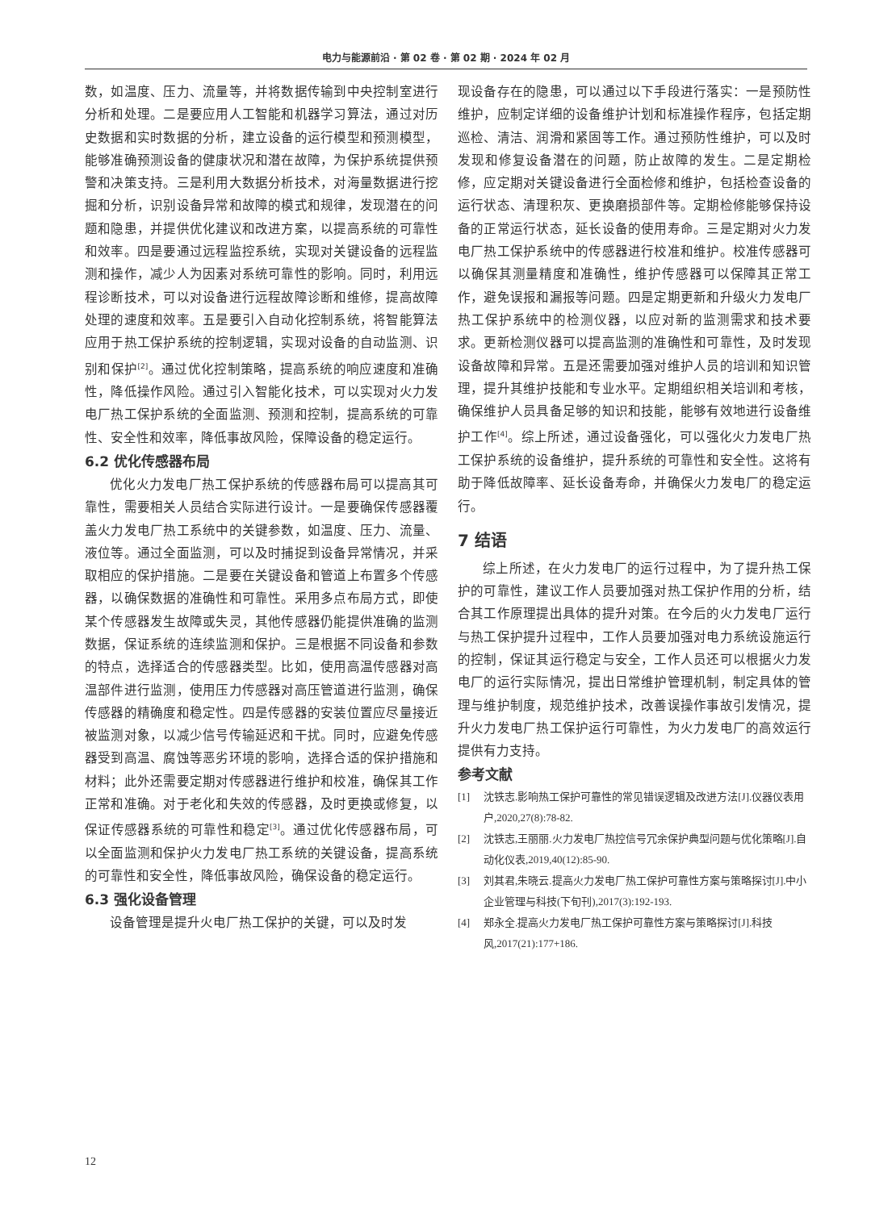电力与能源前沿 · 第 02 卷 · 第 02 期 · 2024 年 02 月
数，如温度、压力、流量等，并将数据传输到中央控制室进行分析和处理。二是要应用人工智能和机器学习算法，通过对历史数据和实时数据的分析，建立设备的运行模型和预测模型，能够准确预测设备的健康状况和潜在故障，为保护系统提供预警和决策支持。三是利用大数据分析技术，对海量数据进行挖掘和分析，识别设备异常和故障的模式和规律，发现潜在的问题和隐患，并提供优化建议和改进方案，以提高系统的可靠性和效率。四是要通过远程监控系统，实现对关键设备的远程监测和操作，减少人为因素对系统可靠性的影响。同时，利用远程诊断技术，可以对设备进行远程故障诊断和维修，提高故障处理的速度和效率。五是要引入自动化控制系统，将智能算法应用于热工保护系统的控制逻辑，实现对设备的自动监测、识别和保护<sup>[2]</sup>。通过优化控制策略，提高系统的响应速度和准确性，降低操作风险。通过引入智能化技术，可以实现对火力发电厂热工保护系统的全面监测、预测和控制，提高系统的可靠性、安全性和效率，降低事故风险，保障设备的稳定运行。
6.2 优化传感器布局
优化火力发电厂热工保护系统的传感器布局可以提高其可靠性，需要相关人员结合实际进行设计。一是要确保传感器覆盖火力发电厂热工系统中的关键参数，如温度、压力、流量、液位等。通过全面监测，可以及时捕捉到设备异常情况，并采取相应的保护措施。二是要在关键设备和管道上布置多个传感器，以确保数据的准确性和可靠性。采用多点布局方式，即使某个传感器发生故障或失灵，其他传感器仍能提供准确的监测数据，保证系统的连续监测和保护。三是根据不同设备和参数的特点，选择适合的传感器类型。比如，使用高温传感器对高温部件进行监测，使用压力传感器对高压管道进行监测，确保传感器的精确度和稳定性。四是传感器的安装位置应尽量接近被监测对象，以减少信号传输延迟和干扰。同时，应避免传感器受到高温、腐蚀等恶劣环境的影响，选择合适的保护措施和材料；此外还需要定期对传感器进行维护和校准，确保其工作正常和准确。对于老化和失效的传感器，及时更换或修复，以保证传感器系统的可靠性和稳定<sup>[3]</sup>。通过优化传感器布局，可以全面监测和保护火力发电厂热工系统的关键设备，提高系统的可靠性和安全性，降低事故风险，确保设备的稳定运行。
6.3 强化设备管理
设备管理是提升火电厂热工保护的关键，可以及时发
现设备存在的隐患，可以通过以下手段进行落实：一是预防性维护，应制定详细的设备维护计划和标准操作程序，包括定期巡检、清洁、润滑和紧固等工作。通过预防性维护，可以及时发现和修复设备潜在的问题，防止故障的发生。二是定期检修，应定期对关键设备进行全面检修和维护，包括检查设备的运行状态、清理积灰、更换磨损部件等。定期检修能够保持设备的正常运行状态，延长设备的使用寿命。三是定期对火力发电厂热工保护系统中的传感器进行校准和维护。校准传感器可以确保其测量精度和准确性，维护传感器可以保障其正常工作，避免误报和漏报等问题。四是定期更新和升级火力发电厂热工保护系统中的检测仪器，以应对新的监测需求和技术要求。更新检测仪器可以提高监测的准确性和可靠性，及时发现设备故障和异常。五是还需要加强对维护人员的培训和知识管理，提升其维护技能和专业水平。定期组织相关培训和考核，确保维护人员具备足够的知识和技能，能够有效地进行设备维护工作<sup>[4]</sup>。综上所述，通过设备强化，可以强化火力发电厂热工保护系统的设备维护，提升系统的可靠性和安全性。这将有助于降低故障率、延长设备寿命，并确保火力发电厂的稳定运行。
7 结语
综上所述，在火力发电厂的运行过程中，为了提升热工保护的可靠性，建议工作人员要加强对热工保护作用的分析，结合其工作原理提出具体的提升对策。在今后的火力发电厂运行与热工保护提升过程中，工作人员要加强对电力系统设施运行的控制，保证其运行稳定与安全，工作人员还可以根据火力发电厂的运行实际情况，提出日常维护管理机制，制定具体的管理与维护制度，规范维护技术，改善误操作事故引发情况，提升火力发电厂热工保护运行可靠性，为火力发电厂的高效运行提供有力支持。
参考文献
[1] 沈铁志.影响热工保护可靠性的常见错误逻辑及改进方法[J].仪器仪表用户,2020,27(8):78-82.
[2] 沈铁志,王丽丽.火力发电厂热控信号冗余保护典型问题与优化策略[J].自动化仪表,2019,40(12):85-90.
[3] 刘其君,朱晓云.提高火力发电厂热工保护可靠性方案与策略探讨[J].中小企业管理与科技(下旬刊),2017(3):192-193.
[4] 郑永全.提高火力发电厂热工保护可靠性方案与策略探讨[J].科技风,2017(21):177+186.
12